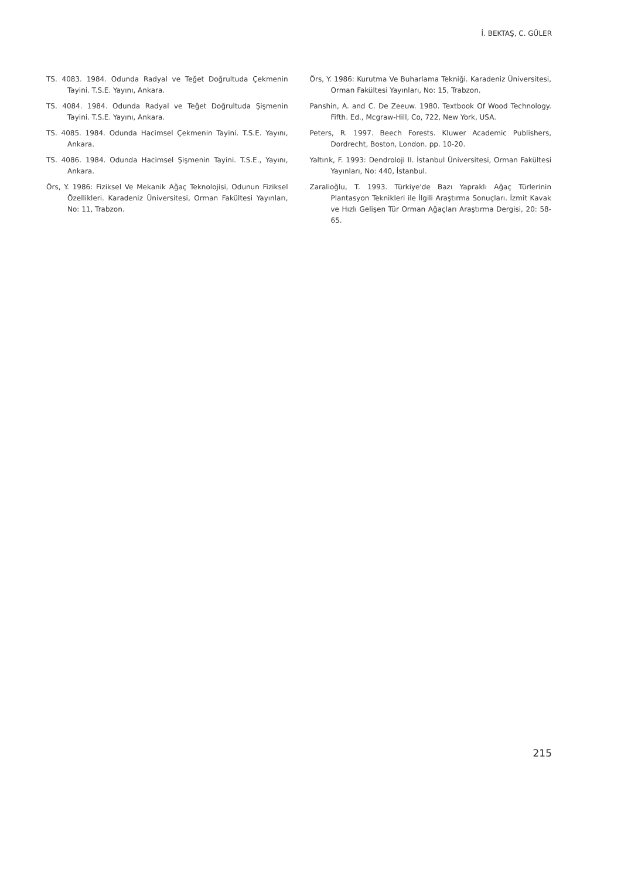İ. BEKTAŞ, C. GÜLER
TS. 4083. 1984. Odunda Radyal ve Teğet Doğrultuda Çekmenin Tayini. T.S.E. Yayını, Ankara.
TS. 4084. 1984. Odunda Radyal ve Teğet Doğrultuda Şişmenin Tayini. T.S.E. Yayını, Ankara.
TS. 4085. 1984. Odunda Hacimsel Çekmenin Tayini. T.S.E. Yayını, Ankara.
TS. 4086. 1984. Odunda Hacimsel Şişmenin Tayini. T.S.E., Yayını, Ankara.
Örs, Y. 1986: Fiziksel Ve Mekanik Ağaç Teknolojisi, Odunun Fiziksel Özellikleri. Karadeniz Üniversitesi, Orman Fakültesi Yayınları, No: 11, Trabzon.
Örs, Y. 1986: Kurutma Ve Buharlama Tekniği. Karadeniz Üniversitesi, Orman Fakültesi Yayınları, No: 15, Trabzon.
Panshin, A. and C. De Zeeuw. 1980. Textbook Of Wood Technology. Fifth. Ed., Mcgraw-Hill, Co, 722, New York, USA.
Peters, R. 1997. Beech Forests. Kluwer Academic Publishers, Dordrecht, Boston, London. pp. 10-20.
Yaltırık, F. 1993: Dendroloji II. İstanbul Üniversitesi, Orman Fakültesi Yayınları, No: 440, İstanbul.
Zaralioğlu, T. 1993. Türkiye'de Bazı Yapraklı Ağaç Türlerinin Plantasyon Teknikleri ile İlgili Araştırma Sonuçları. İzmit Kavak ve Hızlı Gelişen Tür Orman Ağaçları Araştırma Dergisi, 20: 58-65.
215